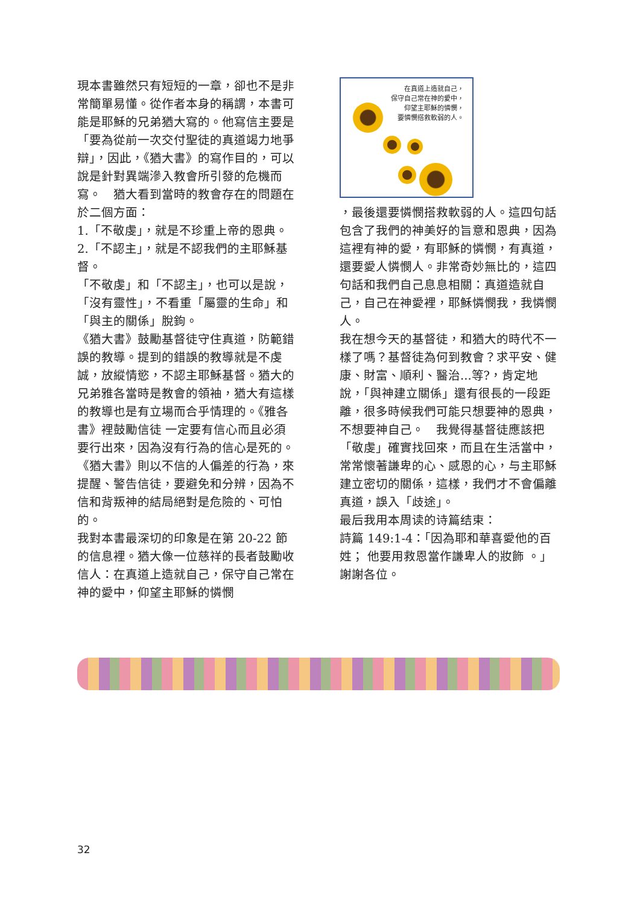現本書雖然只有短短的一章，卻也不是非常簡單易懂。從作者本身的稱謂，本書可能是耶穌的兄弟猶大寫的。他寫信主要是「要為從前一次交付聖徒的真道竭力地爭辯」，因此，《猶大書》的寫作目的，可以說是針對異端滲入教會所引發的危機而寫。　猶大看到當時的教會存在的問題在於二個方面：
1.「不敬虔」，就是不珍重上帝的恩典。
2.「不認主」，就是不認我們的主耶穌基督。
「不敬虔」和「不認主」，也可以是說，「沒有靈性」，不看重「屬靈的生命」和「與主的關係」脫鉤。
《猶大書》鼓勵基督徒守住真道，防範錯誤的教導。提到的錯誤的教導就是不虔誠，放縱情慾，不認主耶穌基督。猶大的兄弟雅各當時是教會的領袖，猶大有這樣的教導也是有立場而合乎情理的。《雅各書》裡鼓勵信徒 一定要有信心而且必須要行出來，因為沒有行為的信心是死的。《猶大書》則以不信的人偏差的行為，來提醒、警告信徒，要避免和分辨，因為不信和背叛神的結局絕對是危險的、可怕的。
我對本書最深切的印象是在第 20-22 節的信息裡。猶大像一位慈祥的長者鼓勵收信人：在真道上造就自己，保守自己常在神的愛中，仰望主耶穌的憐憫
在真道上造就自己，
保守自己常在神的愛中，
仰望主耶穌的憐憫，
要憐憫搭救軟弱的人。
，最後還要憐憫搭救軟弱的人。這四句話包含了我們的神美好的旨意和恩典，因為這裡有神的愛，有耶穌的憐憫，有真道，還要愛人憐憫人。非常奇妙無比的，這四句話和我們自己息息相關：真道造就自己，自己在神愛裡，耶穌憐憫我，我憐憫人。
我在想今天的基督徒，和猶大的時代不一樣了嗎？基督徒為何到教會？求平安、健康、財富、順利、醫治...等?，肯定地說，「與神建立關係」還有很長的一段距離，很多時候我們可能只想要神的恩典，不想要神自己。　我覺得基督徒應該把「敬虔」確實找回來，而且在生活當中，常常懷著謙卑的心、感恩的心，与主耶穌建立密切的關係，這樣，我們才不會偏離真道，誤入「歧途」。
最后我用本周读的诗篇结束：
詩篇 149:1-4：「因為耶和華喜愛他的百姓； 他要用救恩當作謙卑人的妝飾 。」
謝謝各位。
32